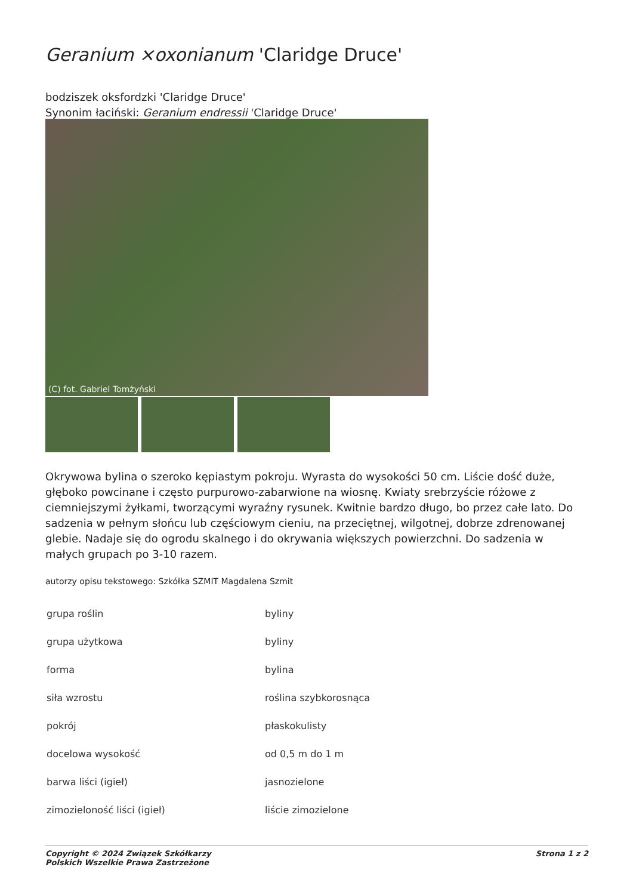Geranium ×oxonianum 'Claridge Druce'
bodziszek oksfordzki 'Claridge Druce'
Synonim łaciński: Geranium endressii 'Claridge Druce'
(C) fot. Gabriel Tomżyński
Okrywowa bylina o szeroko kępiastym pokroju. Wyrasta do wysokości 50 cm. Liście dość duże, głęboko powcinane i często purpurowo-zabarwione na wiosnę. Kwiaty srebrzyście różowe z ciemniejszymi żyłkami, tworzącymi wyraźny rysunek. Kwitnie bardzo długo, bo przez całe lato. Do sadzenia w pełnym słońcu lub częściowym cieniu, na przeciętnej, wilgotnej, dobrze zdrenowanej glebie. Nadaje się do ogrodu skalnego i do okrywania większych powierzchni. Do sadzenia w małych grupach po 3-10 razem.
autorzy opisu tekstowego: Szkółka SZMIT Magdalena Szmit
| grupa roślin | byliny |
| grupa użytkowa | byliny |
| forma | bylina |
| siła wzrostu | roślina szybkorosnąca |
| pokrój | płaskokulisty |
| docelowa wysokość | od 0,5 m do 1 m |
| barwa liści (igieł) | jasnozielone |
| zimozieloność liści (igieł) | liście zimozielone |
Copyright © 2024 Związek Szkółkarzy
Polskich Wszelkie Prawa Zastrzeżone
Strona 1 z 2